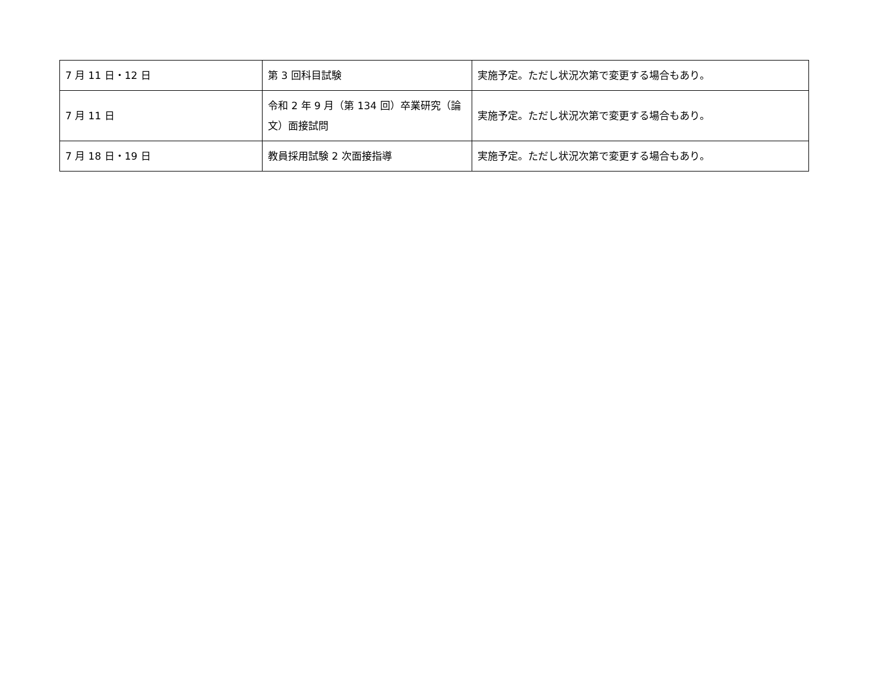| 7 月 11 日・12 日 | 第 3 回科目試験 | 実施予定。ただし状況次第で変更する場合もあり。 |
| 7 月 11 日 | 令和 2 年 9 月（第 134 回）卒業研究（論文）面接試問 | 実施予定。ただし状況次第で変更する場合もあり。 |
| 7 月 18 日・19 日 | 教員採用試験 2 次面接指導 | 実施予定。ただし状況次第で変更する場合もあり。 |